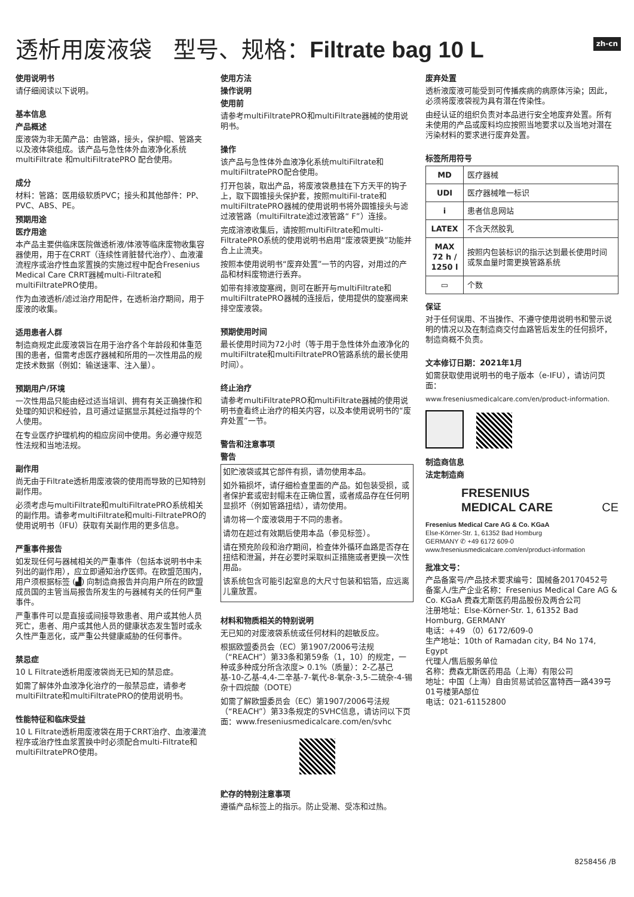zh-cn
透析用废液袋 型号、规格：Filtrate bag 10 L
使用说明书
请仔细阅读以下说明。
基本信息
产品概述
废液袋为非无菌产品：由管路，接头，保护帽、管路夹以及液体袋组成。该产品与急性体外血液净化系统multiFiltrate 和multiFiltratePRO 配合使用。
成分
材料：管路：医用级软质PVC；接头和其他部件：PP、PVC、ABS、PE。
预期用途
医疗用途
本产品主要供临床医院做透析液/体液等临床废物收集容器使用，用于在CRRT（连续性肾脏替代治疗）、血液灌流程序或治疗性血浆置换的实施过程中配合Fresenius Medical Care CRRT器械multi-Filtrate和multiFiltratePRO使用。
作为血液透析/滤过治疗用配件，在透析治疗期间，用于废液的收集。
适用患者人群
制造商规定此废液袋旨在用于治疗各个年龄段和体重范围的患者，但需考虑医疗器械和所用的一次性用品的规定技术数据（例如：输送速率、注入量）。
预期用户/环境
一次性用品只能由经过适当培训、拥有有关正确操作和处理的知识和经验，且可通过证据显示其经过指导的个人使用。
在专业医疗护理机构的相应房间中使用。务必遵守规范性法规和当地法规。
副作用
尚无由于Filtrate透析用废液袋的使用而导致的已知特别副作用。
必须考虑与multiFiltrate和multiFiltratePRO系统相关的副作用。请参考multiFiltrate和multi-FiltratePRO的使用说明书（IFU）获取有关副作用的更多信息。
严重事件报告
如发现任何与器械相关的严重事件（包括本说明书中未列出的副作用），应立即通知治疗医师。在欧盟范围内，用户须根据标签 (▟) 向制造商报告并向用户所在的欧盟成员国的主管当局报告所发生的与器械有关的任何严重事件。
严重事件可以是直接或间接导致患者、用户或其他人员死亡，患者、用户或其他人员的健康状态发生暂时或永久性严重恶化，或严重公共健康威胁的任何事件。
禁忌症
10 L Filtrate透析用废液袋尚无已知的禁忌症。
如需了解体外血液净化治疗的一般禁忌症，请参考multiFiltrate和multiFiltratePRO的使用说明书。
性能特征和临床受益
10 L Filtrate透析用废液袋在用于CRRT治疗、血液灌流程序或治疗性血浆置换中时必须配合multi-Filtrate和multiFiltratePRO使用。
使用方法
操作说明
使用前
请参考multiFiltratePRO和multiFiltrate器械的使用说明书。
操作
该产品与急性体外血液净化系统multiFiltrate和multiFiltratePRO配合使用。
打开包装，取出产品，将废液袋悬挂在下方天平的钩子上，取下圆锥接头保护套，按照multiFil-trate和multiFiltratePRO器械的使用说明书将外圆锥接头与滤过液管路（multiFiltrate滤过液管路“ F”）连接。
完成溶液收集后，请按照multiFiltrate和multi-FiltratePRO系统的使用说明书启用“废液袋更换”功能并合上止流夹。
按照本使用说明书“废弃处置”一节的内容，对用过的产品和材料废物进行丢弃。
如带有排液旋塞阀，则可在断开与multiFiltrate和multiFiltratePRO器械的连接后，使用提供的旋塞阀来排空废液袋。
预期使用时间
最长使用时间为72小时（等于用于急性体外血液净化的multiFiltrate和multiFiltratePRO管路系统的最长使用时间）。
终止治疗
请参考multiFiltratePRO和multiFiltrate器械的使用说明书查看终止治疗的相关内容，以及本使用说明书的“废弃处置”一节。
警告和注意事项
警告
如贮液袋或其它部件有损，请勿使用本品。
如外箱损坏，请仔细检查里面的产品。如包装受损，或者保护套或密封帽未在正确位置，或者成品存在任何明显损坏（例如管路扭结），请勿使用。
请勿将一个废液袋用于不同的患者。
请勿在超过有效期后使用本品（参见标签）。
请在预充阶段和治疗期间，检查体外循环血路是否存在扭结和泄漏，并在必要时采取纠正措施或者更换一次性用品。
该系统包含可能引起窒息的大尺寸包装和铝箔，应远离儿童放置。
材料和物质相关的特别说明
无已知的对废液袋系统或任何材料的超敏反应。
根据欧盟委员会（EC）第1907/2006号法规（“REACH”）第33条和第59条（1，10）的规定，一种或多种成分所含浓度> 0.1%（质量）：2-乙基己基-10-乙基-4,4-二辛基-7-氧代-8-氧杂-3,5-二硫杂-4-锡杂十四烷酸（DOTE）
如需了解欧盟委员会（EC）第1907/2006号法规（“REACH”）第33条规定的SVHC信息，请访问以下页面：www.freseniusmedicalcare.com/en/svhc
贮存的特别注意事项
遵循产品标签上的指示。防止受潮、受冻和过热。
废弃处置
透析液废液可能受到可传播疾病的病原体污染；因此，必须将废液袋视为具有潜在传染性。
由经认证的组织负责对本品进行安全地废弃处置。所有未使用的产品或废料均应按照当地要求以及当地对潜在污染材料的要求进行废弃处置。
标签所用符号
| MD | 医疗器械 |
| UDI | 医疗器械唯一标识 |
| i | 患者信息网站 |
| LATEX | 不含天然胶乳 |
| MAX 72 h / 1250 l | 按照内包装标识的指示达到最长使用时间或泵血量时需更换管路系统 |
| ▭ | 个数 |
保证
对于任何误用、不当操作、不遵守使用说明书和警示说明的情况以及在制造商交付血路管后发生的任何损坏，制造商概不负责。
文本修订日期：2021年1月
如需获取使用说明书的电子版本（e-IFU），请访问页面：
www.freseniusmedicalcare.com/en/product-information.
制造商信息
法定制造商
FRESENIUS
MEDICAL CARE CE
Fresenius Medical Care AG & Co. KGaA
Else-Körner-Str. 1, 61352 Bad Homburg
GERMANY ✆ +49 6172 609-0
www.freseniusmedicalcare.com/en/product-information
批准文号：
产品备案号/产品技术要求编号：国械备20170452号
备案人/生产企业名称：Fresenius Medical Care AG & Co. KGaA 费森尤斯医药用品股份及两合公司
注册地址：Else-Körner-Str. 1, 61352 Bad Homburg, GERMANY
电话：+49 （0）6172/609-0
生产地址：10th of Ramadan city, B4 No 174, Egypt
代理人/售后服务单位
名称：费森尤斯医药用品（上海）有限公司
地址：中国（上海）自由贸易试验区富特西一路439号01号楼第A部位
电话：021-61152800
8258456 /B